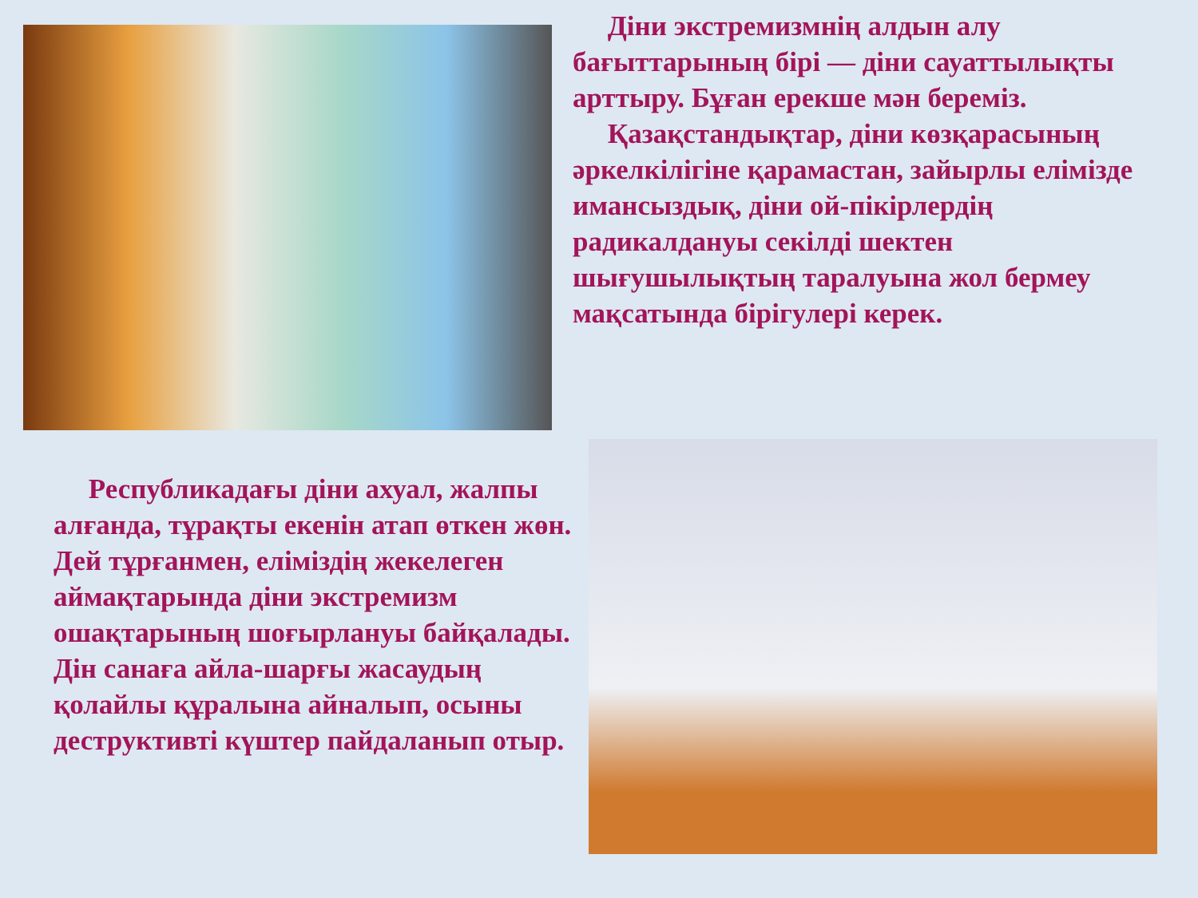Діни экстремизмнің алдын алу бағыттарының бірі — діни сауаттылықты арттыру. Бұған ерекше мән береміз.
Қазақстандықтар, діни көзқарасының әркелкілігіне қарамастан, зайырлы елімізде имансыздық, діни ой-пікірлердің радикалдануы секілді шектен шығушылықтың таралуына жол бермеу мақсатында бірігулері керек.
Республикадағы діни ахуал, жалпы алғанда, тұрақты екенін атап өткен жөн. Дей тұрғанмен, еліміздің жекелеген аймақтарында діни экстремизм ошақтарының шоғырлануы байқалады. Дін санаға айла-шарғы жасаудың қолайлы құралына айналып, осыны деструктивті күштер пайдаланып отыр.